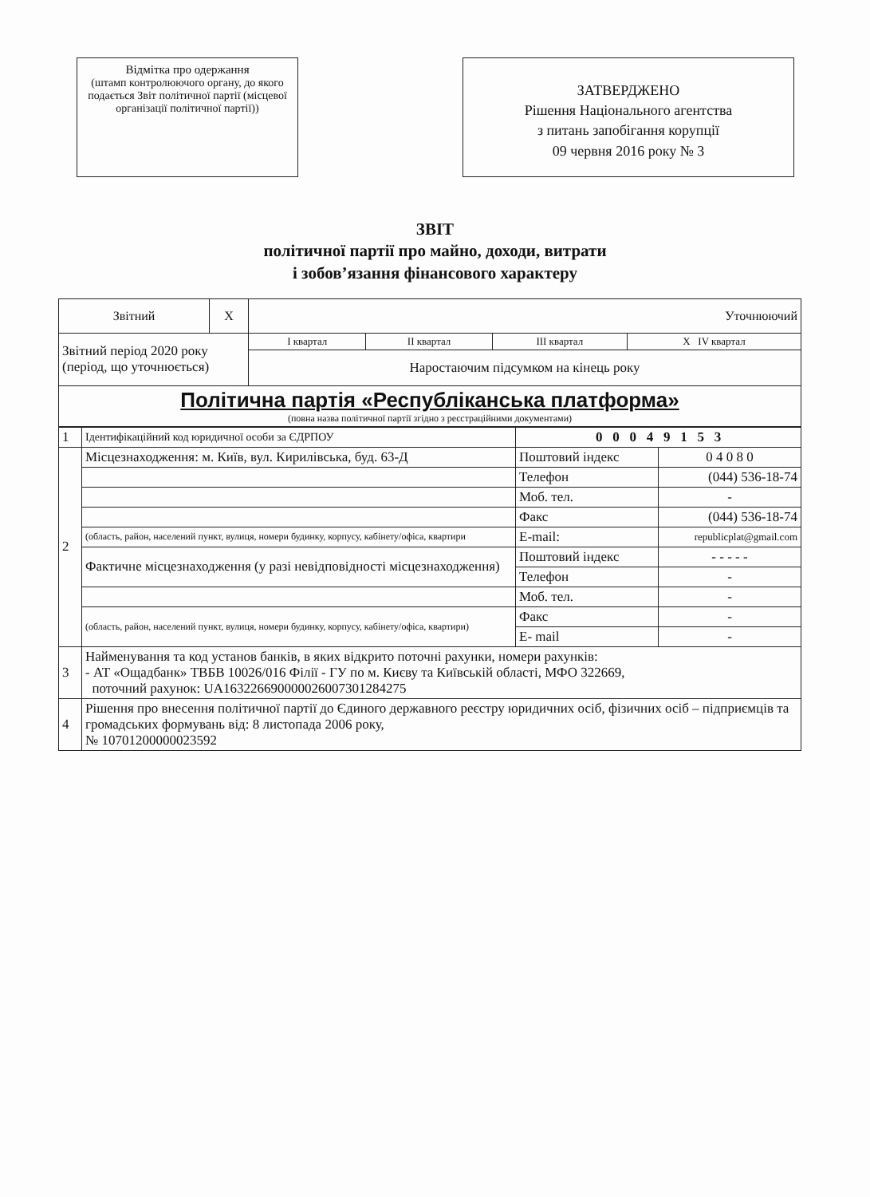Відмітка про одержання
(штамп контролюючого органу, до якого подається Звіт політичної партії (місцевої організації політичної партії))
ЗАТВЕРДЖЕНО
Рішення Національного агентства
з питань запобігання корупції
09 червня 2016 року № 3
ЗВІТ
політичної партії про майно, доходи, витрати
і зобов’язання фінансового характеру
| Звітний | Х | Уточнюючий | | | |
| Звітний період 2020 року (період, що уточнюється) | | І квартал | ІІ квартал | ІІІ квартал | Х ІV квартал |
| | | Наростаючим підсумком на кінець року | | | |
| Політична партія «Республіканська платформа» (повна назва політичної партії згідно з реєстраційними документами) | | | | | |
| 1 | Ідентифікаційний код юридичної особи за ЄДРПОУ | 0 0 0 4 9 1 5 3 | |
| 2 | Місцезнаходження: м. Київ, вул. Кирилівська, буд. 63-Д | Поштовий індекс | 0 4 0 8 0 |
| | | Телефон | (044) 536-18-74 |
| | | Моб. тел. | - |
| | | Факс | (044) 536-18-74 |
| | (область, район, населений пункт, вулиця, номери будинку, корпусу, кабінету/офіса, квартири | E-mail: | republicplat@gmail.com |
| | Фактичне місцезнаходження (у разі невідповідності місцезнаходження) | Поштовий індекс | - - - - - |
| | | Телефон | - |
| | | Моб. тел. | - |
| | (область, район, населений пункт, вулиця, номери будинку, корпусу, кабінету/офіса, квартири) | Факс | - |
| | | E- mail | - |
| 3 | Найменування та код установ банків, в яких відкрито поточні рахунки, номери рахунків: - АТ «Ощадбанк» ТВБВ 10026/016 Філії - ГУ по м. Києву та Київській області, МФО 322669, поточний рахунок: UA163226690000026007301284275 | | |
| 4 | Рішення про внесення політичної партії до Єдиного державного реєстру юридичних осіб, фізичних осіб – підприємців та громадських формувань від: 8 листопада 2006 року, № 10701200000023592 | | |